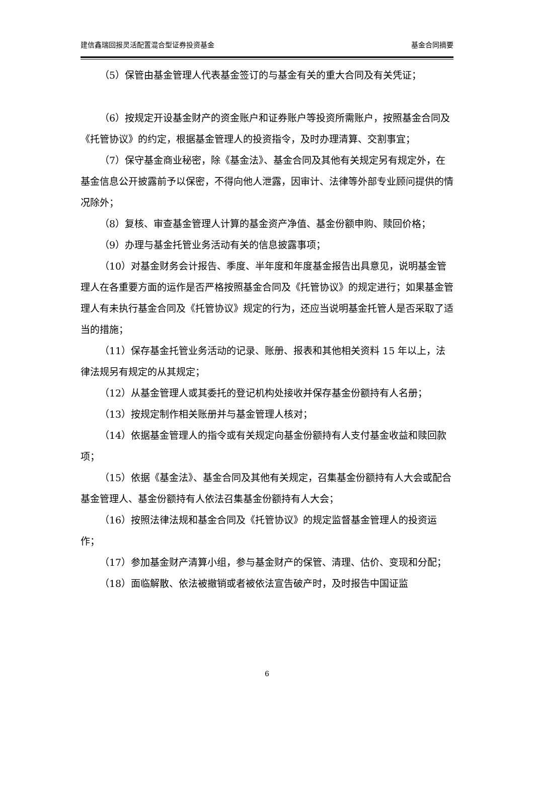建信鑫瑞回报灵活配置混合型证券投资基金 基金合同摘要
（5）保管由基金管理人代表基金签订的与基金有关的重大合同及有关凭证；
（6）按规定开设基金财产的资金账户和证券账户等投资所需账户，按照基金合同及《托管协议》的约定，根据基金管理人的投资指令，及时办理清算、交割事宜；
（7）保守基金商业秘密，除《基金法》、基金合同及其他有关规定另有规定外，在基金信息公开披露前予以保密，不得向他人泄露，因审计、法律等外部专业顾问提供的情况除外；
（8）复核、审查基金管理人计算的基金资产净值、基金份额申购、赎回价格；
（9）办理与基金托管业务活动有关的信息披露事项；
（10）对基金财务会计报告、季度、半年度和年度基金报告出具意见，说明基金管理人在各重要方面的运作是否严格按照基金合同及《托管协议》的规定进行；如果基金管理人有未执行基金合同及《托管协议》规定的行为，还应当说明基金托管人是否采取了适当的措施；
（11）保存基金托管业务活动的记录、账册、报表和其他相关资料 15 年以上，法律法规另有规定的从其规定；
（12）从基金管理人或其委托的登记机构处接收并保存基金份额持有人名册；
（13）按规定制作相关账册并与基金管理人核对；
（14）依据基金管理人的指令或有关规定向基金份额持有人支付基金收益和赎回款项；
（15）依据《基金法》、基金合同及其他有关规定，召集基金份额持有人大会或配合基金管理人、基金份额持有人依法召集基金份额持有人大会；
（16）按照法律法规和基金合同及《托管协议》的规定监督基金管理人的投资运作；
（17）参加基金财产清算小组，参与基金财产的保管、清理、估价、变现和分配；
（18）面临解散、依法被撤销或者被依法宣告破产时，及时报告中国证监
6